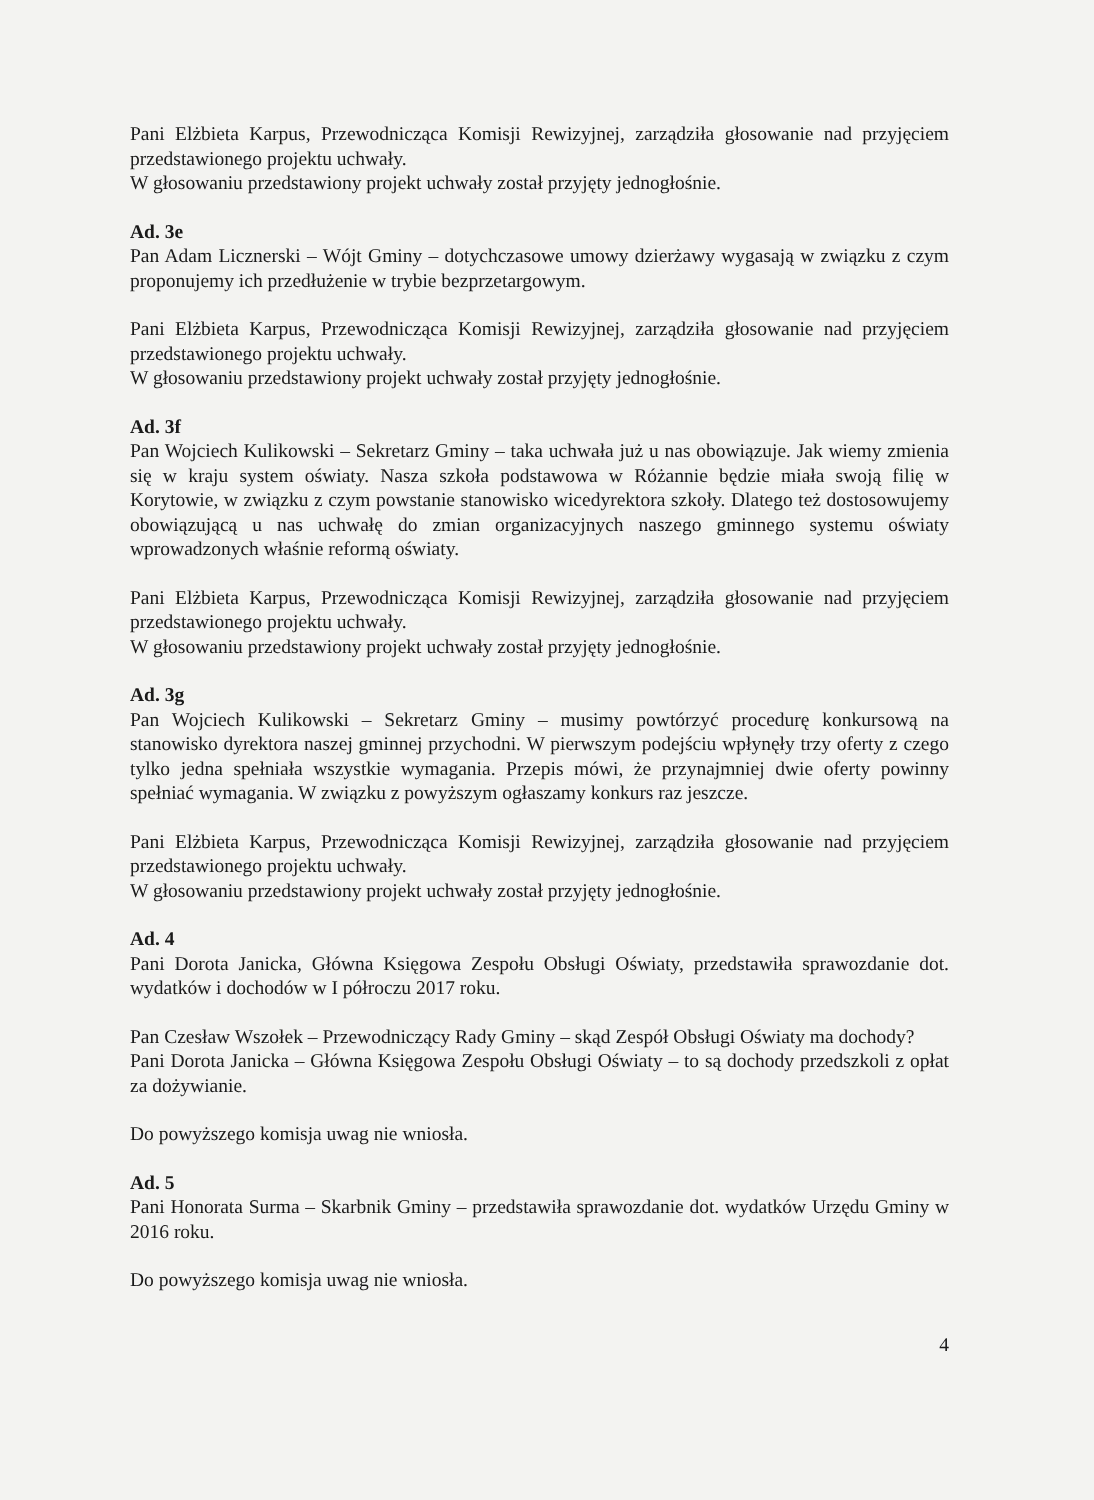Pani Elżbieta Karpus, Przewodnicząca Komisji Rewizyjnej, zarządziła głosowanie nad przyjęciem przedstawionego projektu uchwały.
W głosowaniu przedstawiony projekt uchwały został przyjęty jednogłośnie.
Ad. 3e
Pan Adam Licznerski – Wójt Gminy – dotychczasowe umowy dzierżawy wygasają w związku z czym proponujemy ich przedłużenie w trybie bezprzetargowym.
Pani Elżbieta Karpus, Przewodnicząca Komisji Rewizyjnej, zarządziła głosowanie nad przyjęciem przedstawionego projektu uchwały.
W głosowaniu przedstawiony projekt uchwały został przyjęty jednogłośnie.
Ad. 3f
Pan Wojciech Kulikowski – Sekretarz Gminy – taka uchwała już u nas obowiązuje. Jak wiemy zmienia się w kraju system oświaty. Nasza szkoła podstawowa w Różannie będzie miała swoją filię w Korytowie, w związku z czym powstanie stanowisko wicedyrektora szkoły. Dlatego też dostosowujemy obowiązującą u nas uchwałę do zmian organizacyjnych naszego gminnego systemu oświaty wprowadzonych właśnie reformą oświaty.
Pani Elżbieta Karpus, Przewodnicząca Komisji Rewizyjnej, zarządziła głosowanie nad przyjęciem przedstawionego projektu uchwały.
W głosowaniu przedstawiony projekt uchwały został przyjęty jednogłośnie.
Ad. 3g
Pan Wojciech Kulikowski – Sekretarz Gminy – musimy powtórzyć procedurę konkursową na stanowisko dyrektora naszej gminnej przychodni. W pierwszym podejściu wpłynęły trzy oferty z czego tylko jedna spełniała wszystkie wymagania. Przepis mówi, że przynajmniej dwie oferty powinny spełniać wymagania. W związku z powyższym ogłaszamy konkurs raz jeszcze.
Pani Elżbieta Karpus, Przewodnicząca Komisji Rewizyjnej, zarządziła głosowanie nad przyjęciem przedstawionego projektu uchwały.
W głosowaniu przedstawiony projekt uchwały został przyjęty jednogłośnie.
Ad. 4
Pani Dorota Janicka, Główna Księgowa Zespołu Obsługi Oświaty, przedstawiła sprawozdanie dot. wydatków i dochodów w I półroczu 2017 roku.
Pan Czesław Wszołek – Przewodniczący Rady Gminy – skąd Zespół Obsługi Oświaty ma dochody?
Pani Dorota Janicka – Główna Księgowa Zespołu Obsługi Oświaty – to są dochody przedszkoli z opłat za dożywianie.
Do powyższego komisja uwag nie wniosła.
Ad. 5
Pani Honorata Surma – Skarbnik Gminy – przedstawiła sprawozdanie dot. wydatków Urzędu Gminy w 2016 roku.
Do powyższego komisja uwag nie wniosła.
4